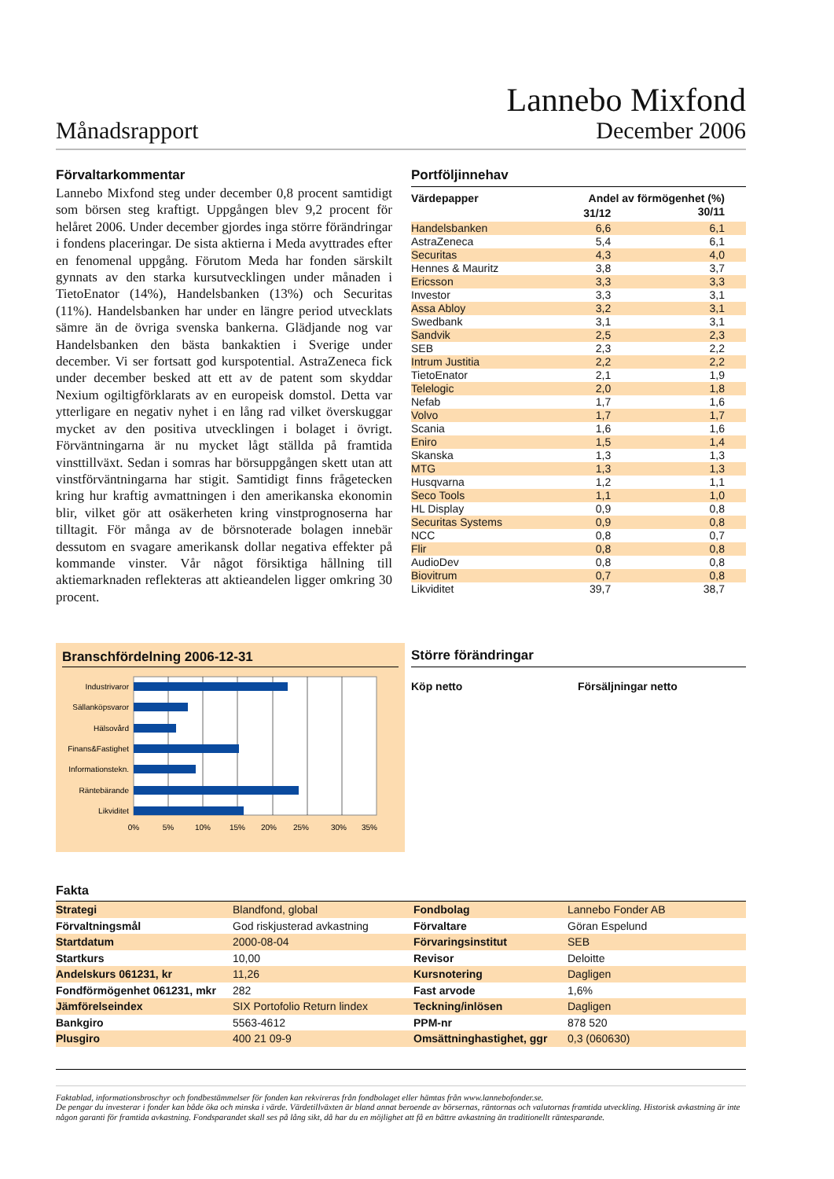Månadsrapport
Lannebo Mixfond
December 2006
Förvaltarkommentar
Lannebo Mixfond steg under december 0,8 procent samtidigt som börsen steg kraftigt. Uppgången blev 9,2 procent för helåret 2006. Under december gjordes inga större förändringar i fondens placeringar. De sista aktierna i Meda avyttrades efter en fenomenal uppgång. Förutom Meda har fonden särskilt gynnats av den starka kursutvecklingen under månaden i TietoEnator (14%), Handelsbanken (13%) och Securitas (11%). Handelsbanken har under en längre period utvecklats sämre än de övriga svenska bankerna. Glädjande nog var Handelsbanken den bästa bankaktien i Sverige under december. Vi ser fortsatt god kurspotential. AstraZeneca fick under december besked att ett av de patent som skyddar Nexium ogiltigförklarats av en europeisk domstol. Detta var ytterligare en negativ nyhet i en lång rad vilket överskuggar mycket av den positiva utvecklingen i bolaget i övrigt. Förväntningarna är nu mycket lågt ställda på framtida vinsttillväxt. Sedan i somras har börsuppgången skett utan att vinstförväntningarna har stigit. Samtidigt finns frågetecken kring hur kraftig avmattningen i den amerikanska ekonomin blir, vilket gör att osäkerheten kring vinstprognoserna har tilltagit. För många av de börsnoterade bolagen innebär dessutom en svagare amerikansk dollar negativa effekter på kommande vinster. Vår något försiktiga hållning till aktiemarknaden reflekteras att aktieandelen ligger omkring 30 procent.
Portföljinnehav
| Värdepapper | Andel av förmögenhet (%) | |
| --- | --- | --- |
| | 31/12 | 30/11 |
| Handelsbanken | 6,6 | 6,1 |
| AstraZeneca | 5,4 | 6,1 |
| Securitas | 4,3 | 4,0 |
| Hennes & Mauritz | 3,8 | 3,7 |
| Ericsson | 3,3 | 3,3 |
| Investor | 3,3 | 3,1 |
| Assa Abloy | 3,2 | 3,1 |
| Swedbank | 3,1 | 3,1 |
| Sandvik | 2,5 | 2,3 |
| SEB | 2,3 | 2,2 |
| Intrum Justitia | 2,2 | 2,2 |
| TietoEnator | 2,1 | 1,9 |
| Telelogic | 2,0 | 1,8 |
| Nefab | 1,7 | 1,6 |
| Volvo | 1,7 | 1,7 |
| Scania | 1,6 | 1,6 |
| Eniro | 1,5 | 1,4 |
| Skanska | 1,3 | 1,3 |
| MTG | 1,3 | 1,3 |
| Husqvarna | 1,2 | 1,1 |
| Seco Tools | 1,1 | 1,0 |
| HL Display | 0,9 | 0,8 |
| Securitas Systems | 0,9 | 0,8 |
| NCC | 0,8 | 0,7 |
| Flir | 0,8 | 0,8 |
| AudioDev | 0,8 | 0,8 |
| Biovitrum | 0,7 | 0,8 |
| Likviditet | 39,7 | 38,7 |
Branschfördelning 2006-12-31
Industrivaror
Sällanköpsvaror
Hälsovård
Finans&Fastighet
Informationstekn.
Räntebärande
Likviditet
0%
5%
10%
15%
20%
25%
30%
35%
Större förändringar
Köp netto Försäljningar netto
Fakta
| Strategi | Blandfond, global | Fondbolag | Lannebo Fonder AB |
| Förvaltningsmål | God riskjusterad avkastning | Förvaltare | Göran Espelund |
| Startdatum | 2000-08-04 | Förvaringsinstitut | SEB |
| Startkurs | 10,00 | Revisor | Deloitte |
| Andelskurs 061231, kr | 11,26 | Kursnotering | Dagligen |
| Fondförmögenhet 061231, mkr | 282 | Fast arvode | 1,6% |
| Jämförelseindex | SIX Portofolio Return lindex | Teckning/inlösen | Dagligen |
| Bankgiro | 5563-4612 | PPM-nr | 878 520 |
| Plusgiro | 400 21 09-9 | Omsättninghastighet, ggr | 0,3 (060630) |
Faktablad, informationsbroschyr och fondbestämmelser för fonden kan rekvireras från fondbolaget eller hämtas från www.lannebofonder.se.
De pengar du investerar i fonder kan både öka och minska i värde. Värdetillväxten är bland annat beroende av börsernas, räntornas och valutornas framtida utveckling. Historisk avkastning är inte någon garanti för framtida avkastning. Fondsparandet skall ses på lång sikt, då har du en möjlighet att få en bättre avkastning än traditionellt räntesparande.